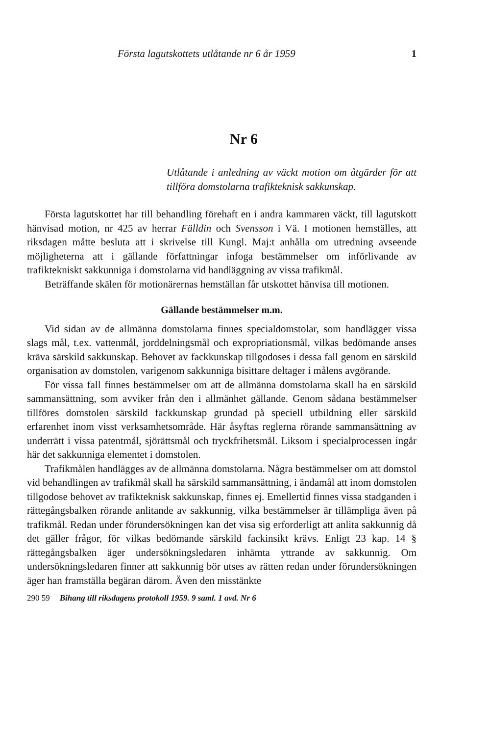Första lagutskottets utlåtande nr 6 år 1959 1
Nr 6
Utlåtande i anledning av väckt motion om åtgärder för att tillföra domstolarna trafikteknisk sakkunskap.
Första lagutskottet har till behandling förehaft en i andra kammaren väckt, till lagutskott hänvisad motion, nr 425 av herrar Fälldin och Svensson i Vä. I motionen hemställes, att riksdagen måtte besluta att i skrivelse till Kungl. Maj:t anhålla om utredning avseende möjligheterna att i gällande författningar infoga bestämmelser om införlivande av trafiktekniskt sakkunniga i domstolarna vid handläggning av vissa trafikmål.
Beträffande skälen för motionärernas hemställan får utskottet hänvisa till motionen.
Gällande bestämmelser m.m.
Vid sidan av de allmänna domstolarna finnes specialdomstolar, som handlägger vissa slags mål, t.ex. vattenmål, jorddelningsmål och expropriationsmål, vilkas bedömande anses kräva särskild sakkunskap. Behovet av fackkunskap tillgodoses i dessa fall genom en särskild organisation av domstolen, varigenom sakkunniga bisittare deltager i målens avgörande.
För vissa fall finnes bestämmelser om att de allmänna domstolarna skall ha en särskild sammansättning, som avviker från den i allmänhet gällande. Genom sådana bestämmelser tillföres domstolen särskild fackkunskap grundad på speciell utbildning eller särskild erfarenhet inom visst verksamhetsområde. Här åsyftas reglerna rörande sammansättning av underrätt i vissa patentmål, sjörättsmål och tryckfrihetsmål. Liksom i specialprocessen ingår här det sakkunniga elementet i domstolen.
Trafikmålen handlägges av de allmänna domstolarna. Några bestämmelser om att domstol vid behandlingen av trafikmål skall ha särskild sammansättning, i ändamål att inom domstolen tillgodose behovet av trafikteknisk sakkunskap, finnes ej. Emellertid finnes vissa stadganden i rättegångsbalken rörande anlitande av sakkunnig, vilka bestämmelser är tillämpliga även på trafikmål. Redan under förundersökningen kan det visa sig erforderligt att anlita sakkunnig då det gäller frågor, för vilkas bedömande särskild fackinsikt krävs. Enligt 23 kap. 14 § rättegångsbalken äger undersökningsledaren inhämta yttrande av sakkunnig. Om undersökningsledaren finner att sakkunnig bör utses av rätten redan under förundersökningen äger han framställa begäran därom. Även den misstänkte
290 59 Bihang till riksdagens protokoll 1959. 9 saml. 1 avd. Nr 6